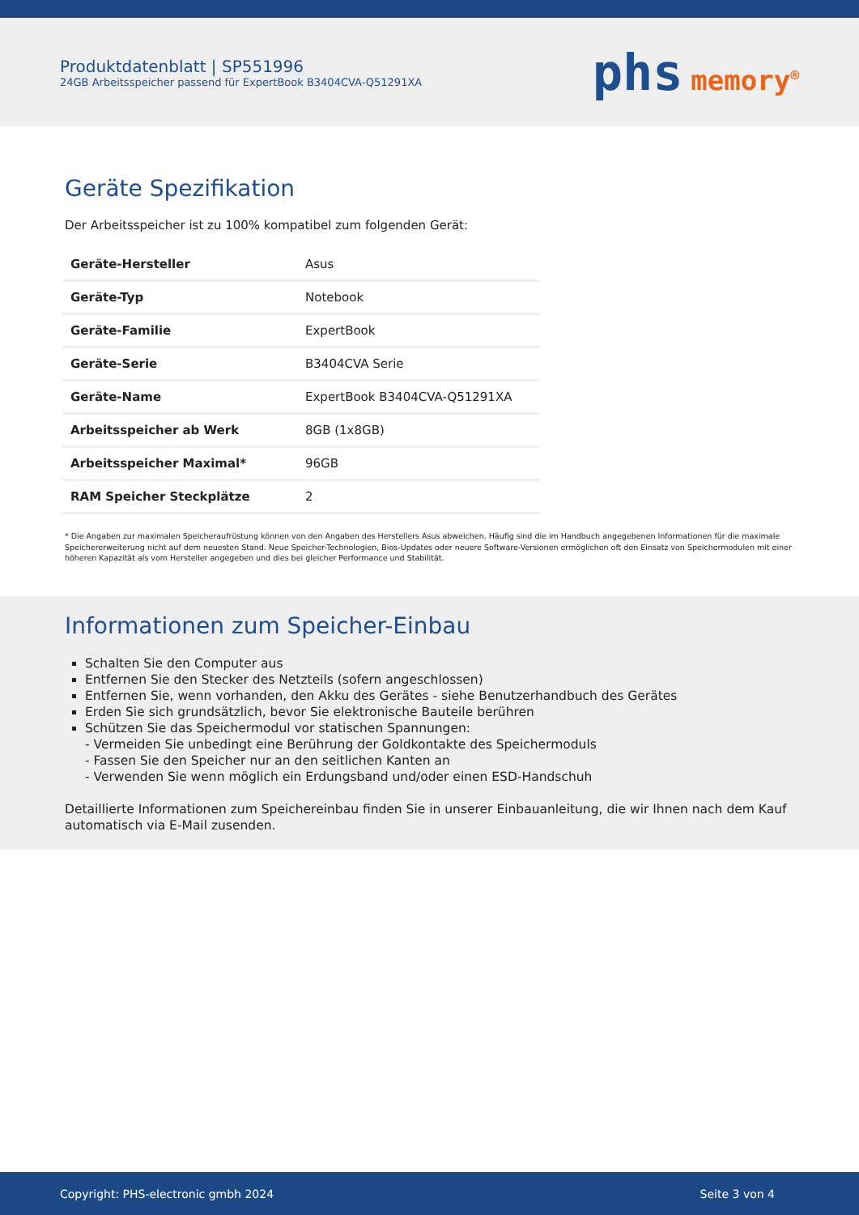Produktdatenblatt | SP551996
24GB Arbeitsspeicher passend für ExpertBook B3404CVA-Q51291XA
phs memory<sup>®</sup>
Geräte Spezifikation
Der Arbeitsspeicher ist zu 100% kompatibel zum folgenden Gerät:
| Geräte-Hersteller | Asus |
| Geräte-Typ | Notebook |
| Geräte-Familie | ExpertBook |
| Geräte-Serie | B3404CVA Serie |
| Geräte-Name | ExpertBook B3404CVA-Q51291XA |
| Arbeitsspeicher ab Werk | 8GB (1x8GB) |
| Arbeitsspeicher Maximal* | 96GB |
| RAM Speicher Steckplätze | 2 |
* Die Angaben zur maximalen Speicheraufrüstung können von den Angaben des Herstellers Asus abweichen. Häufig sind die im Handbuch angegebenen Informationen für die maximale Speichererweiterung nicht auf dem neuesten Stand. Neue Speicher-Technologien, Bios-Updates oder neuere Software-Versionen ermöglichen oft den Einsatz von Speichermodulen mit einer höheren Kapazität als vom Hersteller angegeben und dies bei gleicher Performance und Stabilität.
Informationen zum Speicher-Einbau
Schalten Sie den Computer aus
Entfernen Sie den Stecker des Netzteils (sofern angeschlossen)
Entfernen Sie, wenn vorhanden, den Akku des Gerätes - siehe Benutzerhandbuch des Gerätes
Erden Sie sich grundsätzlich, bevor Sie elektronische Bauteile berühren
Schützen Sie das Speichermodul vor statischen Spannungen:
- Vermeiden Sie unbedingt eine Berührung der Goldkontakte des Speichermoduls
- Fassen Sie den Speicher nur an den seitlichen Kanten an
- Verwenden Sie wenn möglich ein Erdungsband und/oder einen ESD-Handschuh
Detaillierte Informationen zum Speichereinbau finden Sie in unserer Einbauanleitung, die wir Ihnen nach dem Kauf automatisch via E-Mail zusenden.
Copyright: PHS-electronic gmbh 2024 Seite 3 von 4